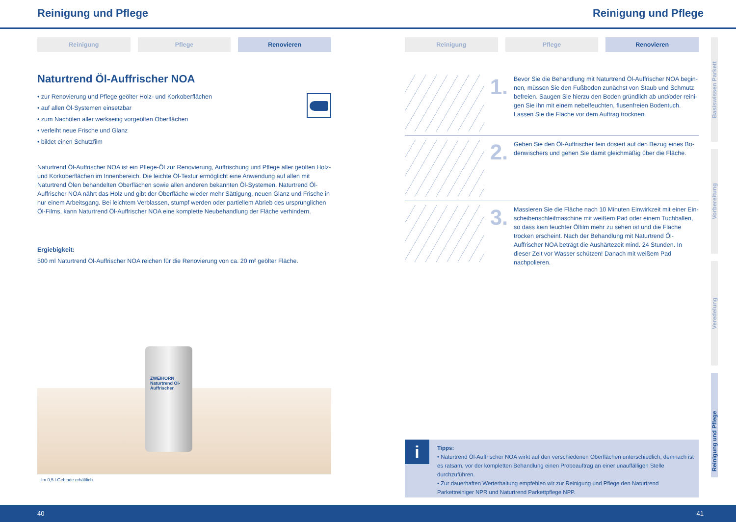Reinigung und Pflege Reinigung und Pflege
Reinigung Pflege Renovieren
Naturtrend Öl-Auffrischer NOA
• zur Renovierung und Pflege geölter Holz- und Korkoberflächen
• auf allen Öl-Systemen einsetzbar
• zum Nachölen aller werkseitig vorgeölten Oberflächen
• verleiht neue Frische und Glanz
• bildet einen Schutzfilm
Naturtrend Öl-Auffrischer NOA ist ein Pflege-Öl zur Renovierung, Auffrischung und Pflege aller geölten Holz- und Korkoberflächen im Innenbereich. Die leichte Öl-Textur ermöglicht eine Anwendung auf allen mit Naturtrend Ölen behandelten Oberflächen sowie allen anderen bekannten Öl-Systemen. Naturtrend Öl-Auffrischer NOA nährt das Holz und gibt der Oberfläche wieder mehr Sättigung, neuen Glanz und Frische in nur einem Arbeits­gang. Bei leichtem Verblassen, stumpf werden oder partiellem Abrieb des ursprünglichen Öl-Films, kann Natur­trend Öl-Auffrischer NOA eine komplette Neubehandlung der Fläche verhindern.
Ergiebigkeit:
500 ml Naturtrend Öl-Auffrischer NOA reichen für die Renovierung von ca. 20 m² geölter Fläche.
ZWEIHORN Naturtrend Öl-Auffrischer
Im 0,5 l-Gebinde erhältlich.
Reinigung Pflege Renovieren
1.
Bevor Sie die Behandlung mit Naturtrend Öl-Auffrischer NOA begin­nen, müssen Sie den Fußboden zunächst von Staub und Schmutz befreien. Saugen Sie hierzu den Boden gründlich ab und/oder reini­gen Sie ihn mit einem nebelfeuchten, flusenfreien Bodentuch. Lassen Sie die Fläche vor dem Auftrag trocknen.
2.
Geben Sie den Öl-Auffrischer fein dosiert auf den Bezug eines Bo­denwischers und gehen Sie damit gleichmäßig über die Fläche.
3.
Massieren Sie die Fläche nach 10 Minuten Einwirkzeit mit einer Ein­scheibenschleifmaschine mit weißem Pad oder einem Tuchballen, so dass kein feuchter Ölfilm mehr zu sehen ist und die Fläche trocken er­scheint. Nach der Behandlung mit Naturtrend Öl-Auffrischer NOA be­trägt die Aushärtezeit mind. 24 Stunden. In dieser Zeit vor Wasser schützen! Danach mit weißem Pad nachpolieren.
i
Tipps:
• Naturtrend Öl-Auffrischer NOA wirkt auf den verschiedenen Oberflächen unterschiedlich, demnach ist es ratsam, vor der kompletten Behandlung einen Probeauftrag an einer unauffälligen Stelle durchzuführen.
• Zur dauerhaften Werterhaltung empfehlen wir zur Reinigung und Pflege den Naturtrend Parkettreiniger NPR und Naturtrend Parkettpflege NPP.
Basiswissen Parkett
Vorbereitung
Veredelung
Reinigung und Pflege
40 41